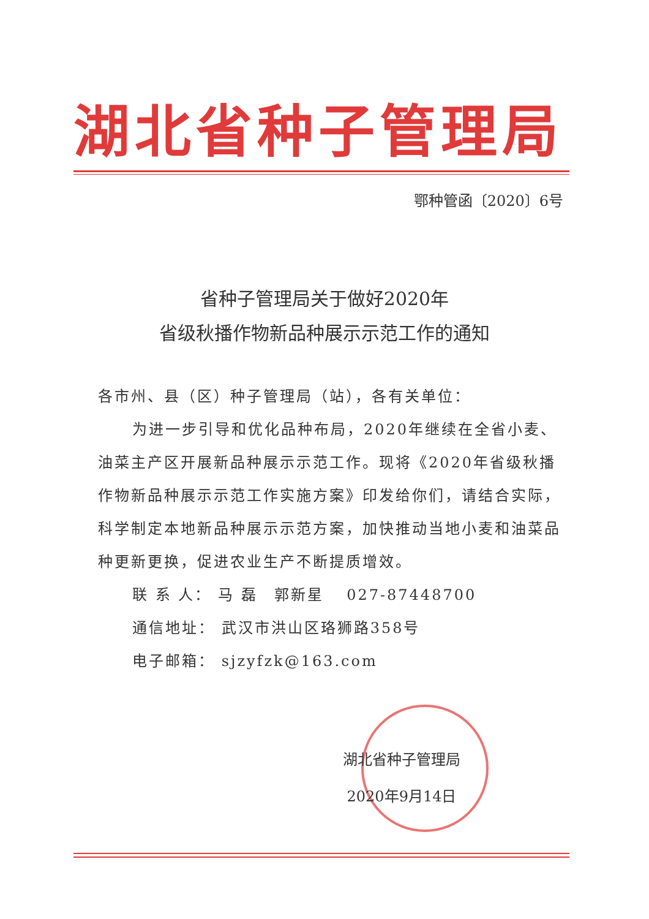湖北省种子管理局
鄂种管函〔2020〕6号
省种子管理局关于做好2020年
省级秋播作物新品种展示示范工作的通知
各市州、县（区）种子管理局（站），各有关单位：
为进一步引导和优化品种布局，2020年继续在全省小麦、油菜主产区开展新品种展示示范工作。现将《2020年省级秋播作物新品种展示示范工作实施方案》印发给你们，请结合实际，科学制定本地新品种展示示范方案，加快推动当地小麦和油菜品种更新更换，促进农业生产不断提质增效。
联 系 人： 马 磊　郭新星　 027-87448700
通信地址： 武汉市洪山区珞狮路358号
电子邮箱： sjzyfzk@163.com
湖北省种子管理局
2020年9月14日